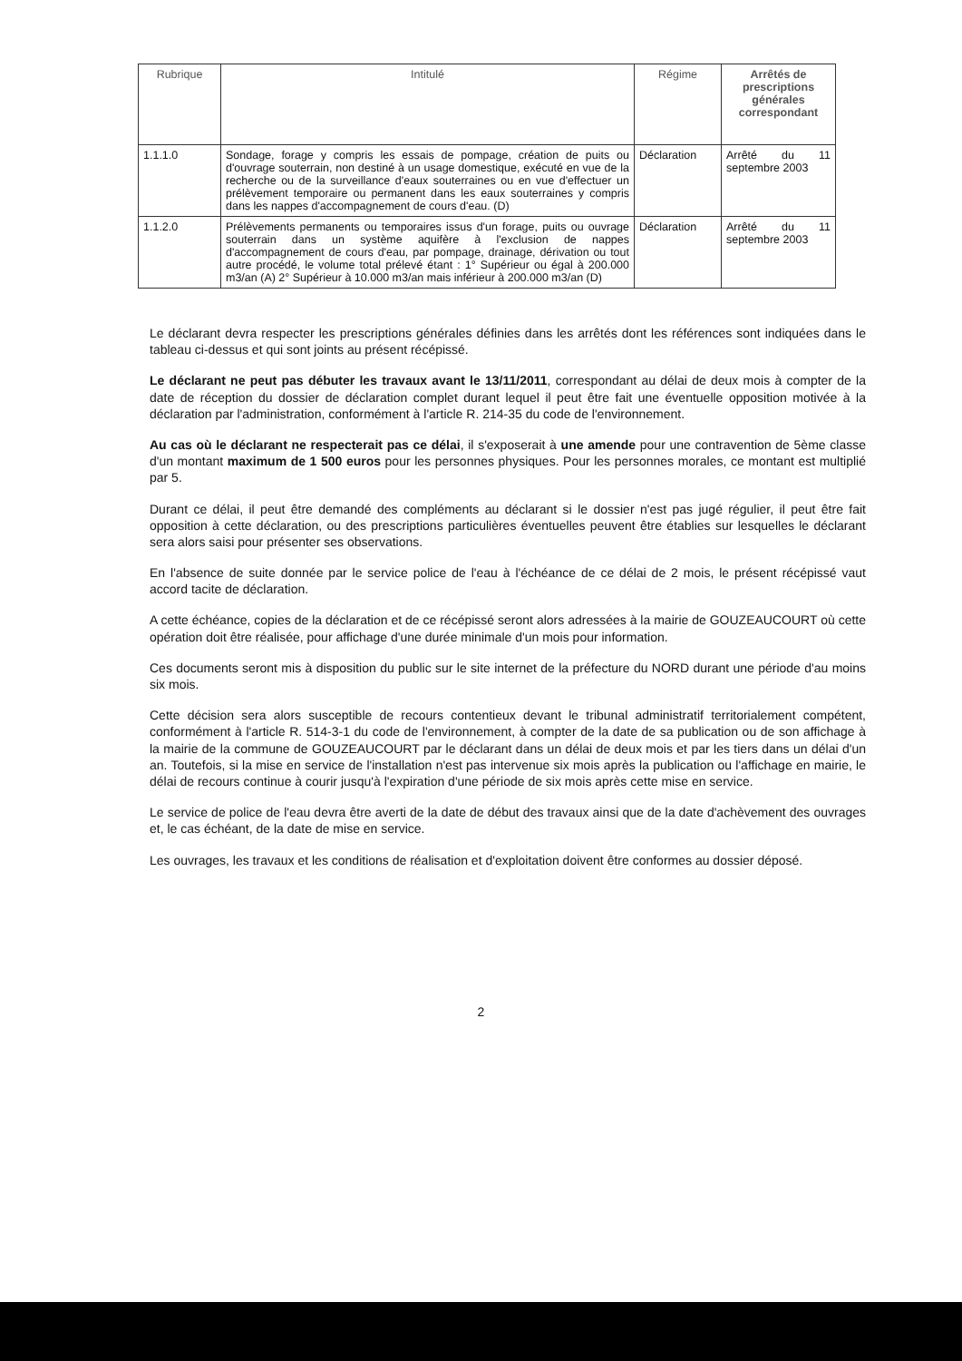| Rubrique | Intitulé | Régime | Arrêtés de prescriptions générales correspondant |
| --- | --- | --- | --- |
| 1.1.1.0 | Sondage, forage y compris les essais de pompage, création de puits ou d'ouvrage souterrain, non destiné à un usage domestique, exécuté en vue de la recherche ou de la surveillance d'eaux souterraines ou en vue d'effectuer un prélèvement temporaire ou permanent dans les eaux souterraines y compris dans les nappes d'accompagnement de cours d'eau. (D) | Déclaration | Arrêté du 11 septembre 2003 |
| 1.1.2.0 | Prélèvements permanents ou temporaires issus d'un forage, puits ou ouvrage souterrain dans un système aquifère à l'exclusion de nappes d'accompagnement de cours d'eau, par pompage, drainage, dérivation ou tout autre procédé, le volume total prélevé étant : 1° Supérieur ou égal à 200.000 m3/an (A) 2° Supérieur à 10.000 m3/an mais inférieur à 200.000 m3/an (D) | Déclaration | Arrêté du 11 septembre 2003 |
Le déclarant devra respecter les prescriptions générales définies dans les arrêtés dont les références sont indiquées dans le tableau ci-dessus et qui sont joints au présent récépissé.
Le déclarant ne peut pas débuter les travaux avant le 13/11/2011, correspondant au délai de deux mois à compter de la date de réception du dossier de déclaration complet durant lequel il peut être fait une éventuelle opposition motivée à la déclaration par l'administration, conformément à l'article R. 214-35 du code de l'environnement.
Au cas où le déclarant ne respecterait pas ce délai, il s'exposerait à une amende pour une contravention de 5ème classe d'un montant maximum de 1 500 euros pour les personnes physiques. Pour les personnes morales, ce montant est multiplié par 5.
Durant ce délai, il peut être demandé des compléments au déclarant si le dossier n'est pas jugé régulier, il peut être fait opposition à cette déclaration, ou des prescriptions particulières éventuelles peuvent être établies sur lesquelles le déclarant sera alors saisi pour présenter ses observations.
En l'absence de suite donnée par le service police de l'eau à l'échéance de ce délai de 2 mois, le présent récépissé vaut accord tacite de déclaration.
A cette échéance, copies de la déclaration et de ce récépissé seront alors adressées à la mairie de GOUZEAUCOURT où cette opération doit être réalisée, pour affichage d'une durée minimale d'un mois pour information.
Ces documents seront mis à disposition du public sur le site internet de la préfecture du NORD durant une période d'au moins six mois.
Cette décision sera alors susceptible de recours contentieux devant le tribunal administratif territorialement compétent, conformément à l'article R. 514-3-1 du code de l'environnement, à compter de la date de sa publication ou de son affichage à la mairie de la commune de GOUZEAUCOURT par le déclarant dans un délai de deux mois et par les tiers dans un délai d'un an. Toutefois, si la mise en service de l'installation n'est pas intervenue six mois après la publication ou l'affichage en mairie, le délai de recours continue à courir jusqu'à l'expiration d'une période de six mois après cette mise en service.
Le service de police de l'eau devra être averti de la date de début des travaux ainsi que de la date d'achèvement des ouvrages et, le cas échéant, de la date de mise en service.
Les ouvrages, les travaux et les conditions de réalisation et d'exploitation doivent être conformes au dossier déposé.
2